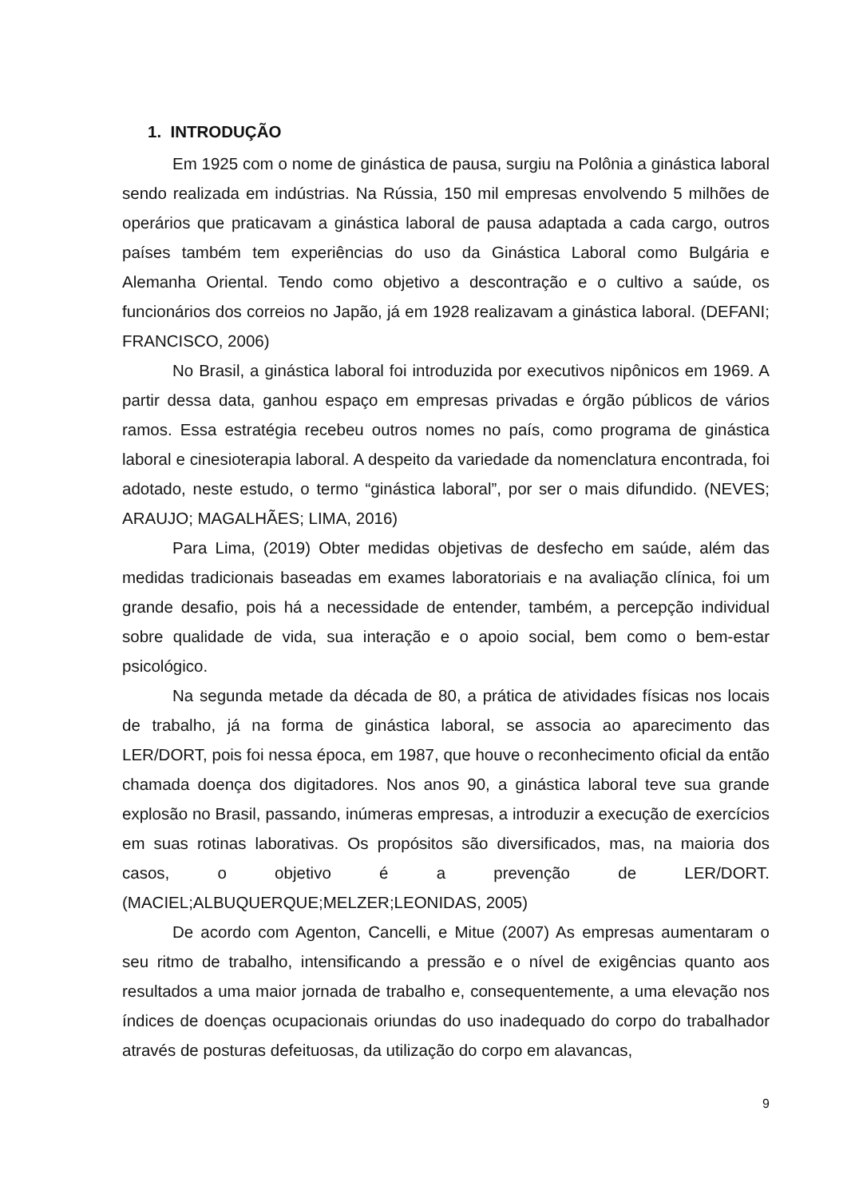1. INTRODUÇÃO
Em 1925 com o nome de ginástica de pausa, surgiu na Polônia a ginástica laboral sendo realizada em indústrias. Na Rússia, 150 mil empresas envolvendo 5 milhões de operários que praticavam a ginástica laboral de pausa adaptada a cada cargo, outros países também tem experiências do uso da Ginástica Laboral como Bulgária e Alemanha Oriental. Tendo como objetivo a descontração e o cultivo a saúde, os funcionários dos correios no Japão, já em 1928 realizavam a ginástica laboral. (DEFANI; FRANCISCO, 2006)
No Brasil, a ginástica laboral foi introduzida por executivos nipônicos em 1969. A partir dessa data, ganhou espaço em empresas privadas e órgão públicos de vários ramos. Essa estratégia recebeu outros nomes no país, como programa de ginástica laboral e cinesioterapia laboral. A despeito da variedade da nomenclatura encontrada, foi adotado, neste estudo, o termo “ginástica laboral”, por ser o mais difundido. (NEVES; ARAUJO; MAGALHÃES; LIMA, 2016)
Para Lima, (2019) Obter medidas objetivas de desfecho em saúde, além das medidas tradicionais baseadas em exames laboratoriais e na avaliação clínica, foi um grande desafio, pois há a necessidade de entender, também, a percepção individual sobre qualidade de vida, sua interação e o apoio social, bem como o bem-estar psicológico.
Na segunda metade da década de 80, a prática de atividades físicas nos locais de trabalho, já na forma de ginástica laboral, se associa ao aparecimento das LER/DORT, pois foi nessa época, em 1987, que houve o reconhecimento oficial da então chamada doença dos digitadores. Nos anos 90, a ginástica laboral teve sua grande explosão no Brasil, passando, inúmeras empresas, a introduzir a execução de exercícios em suas rotinas laborativas. Os propósitos são diversificados, mas, na maioria dos casos, o objetivo é a prevenção de LER/DORT. (MACIEL;ALBUQUERQUE;MELZER;LEONIDAS, 2005)
De acordo com Agenton, Cancelli, e Mitue (2007) As empresas aumentaram o seu ritmo de trabalho, intensificando a pressão e o nível de exigências quanto aos resultados a uma maior jornada de trabalho e, consequentemente, a uma elevação nos índices de doenças ocupacionais oriundas do uso inadequado do corpo do trabalhador através de posturas defeituosas, da utilização do corpo em alavancas,
9